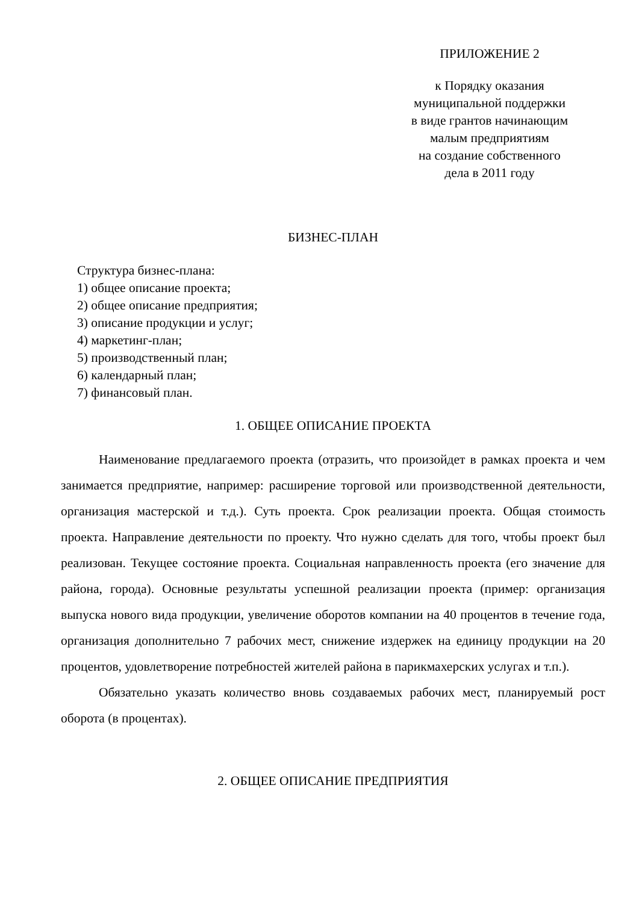ПРИЛОЖЕНИЕ 2
к Порядку оказания
муниципальной поддержки
в виде грантов начинающим
малым предприятиям
на создание собственного
дела в 2011 году
БИЗНЕС-ПЛАН
Структура бизнес-плана:
1) общее описание проекта;
2) общее описание предприятия;
3) описание продукции и услуг;
4) маркетинг-план;
5) производственный план;
6) календарный план;
7) финансовый план.
1. ОБЩЕЕ ОПИСАНИЕ ПРОЕКТА
Наименование предлагаемого проекта (отразить, что произойдет в рамках проекта и чем занимается предприятие, например: расширение торговой или производственной деятельности, организация мастерской и т.д.). Суть проекта. Срок реализации проекта. Общая стоимость проекта. Направление деятельности по проекту. Что нужно сделать для того, чтобы проект был реализован. Текущее состояние проекта. Социальная направленность проекта (его значение для района, города). Основные результаты успешной реализации проекта (пример: организация выпуска нового вида продукции, увеличение оборотов компании на 40 процентов в течение года, организация дополнительно 7 рабочих мест, снижение издержек на единицу продукции на 20 процентов, удовлетворение потребностей жителей района в парикмахерских услугах и т.п.).
Обязательно указать количество вновь создаваемых рабочих мест, планируемый рост оборота (в процентах).
2. ОБЩЕЕ ОПИСАНИЕ ПРЕДПРИЯТИЯ